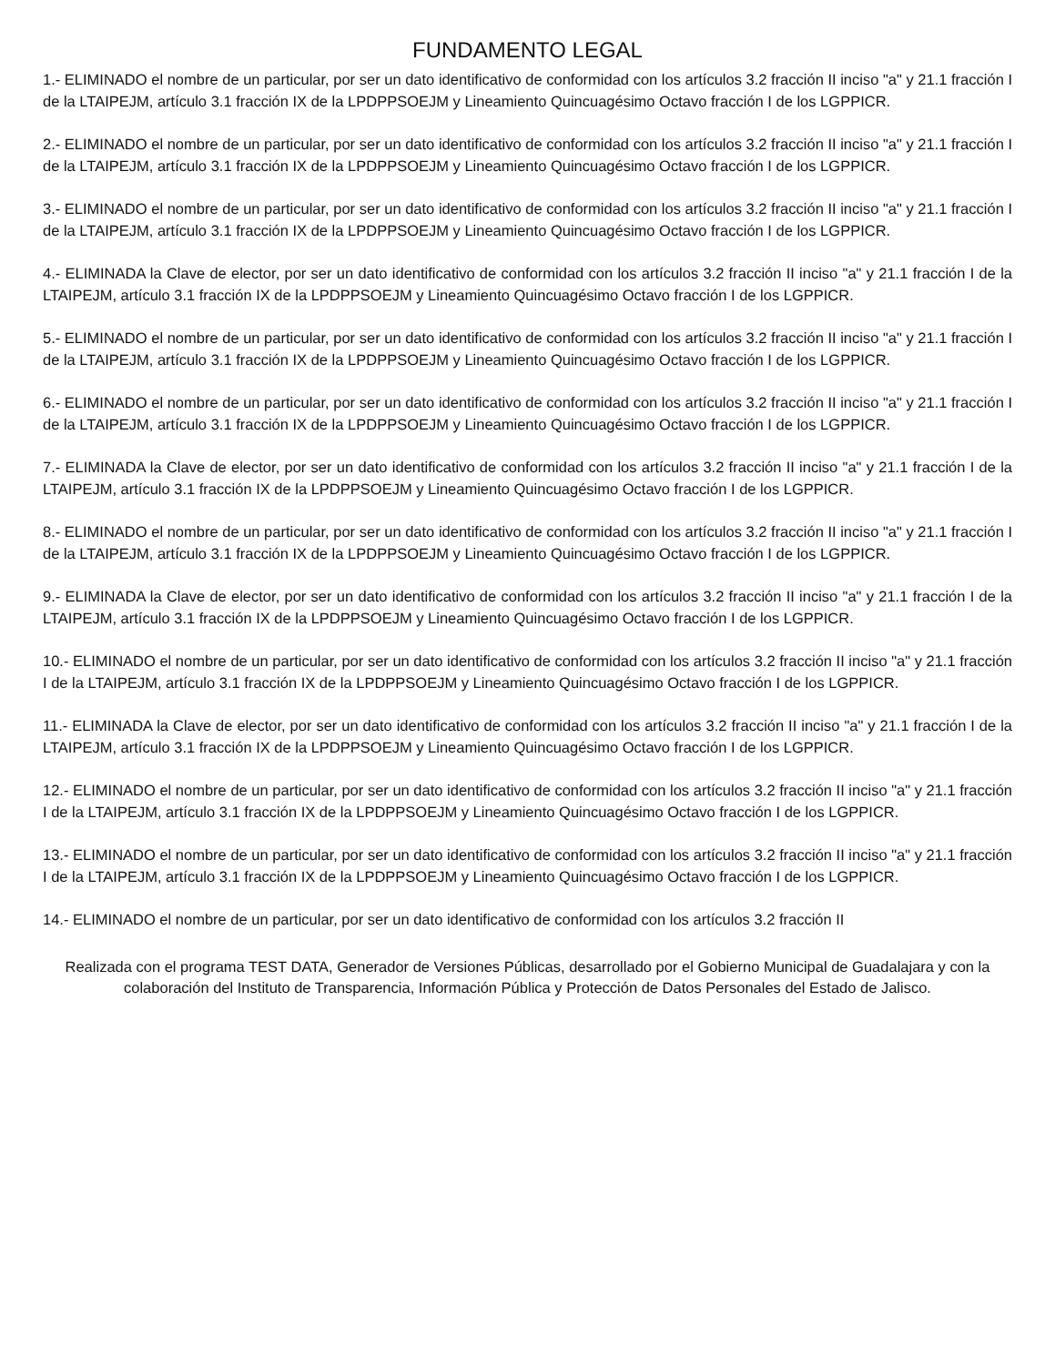FUNDAMENTO LEGAL
1.- ELIMINADO el nombre de un particular, por ser un dato identificativo de conformidad con los artículos 3.2 fracción II inciso "a" y 21.1 fracción I de la LTAIPEJM, artículo 3.1 fracción IX de la LPDPPSOEJM y Lineamiento Quincuagésimo Octavo fracción I de los LGPPICR.
2.- ELIMINADO el nombre de un particular, por ser un dato identificativo de conformidad con los artículos 3.2 fracción II inciso "a" y 21.1 fracción I de la LTAIPEJM, artículo 3.1 fracción IX de la LPDPPSOEJM y Lineamiento Quincuagésimo Octavo fracción I de los LGPPICR.
3.- ELIMINADO el nombre de un particular, por ser un dato identificativo de conformidad con los artículos 3.2 fracción II inciso "a" y 21.1 fracción I de la LTAIPEJM, artículo 3.1 fracción IX de la LPDPPSOEJM y Lineamiento Quincuagésimo Octavo fracción I de los LGPPICR.
4.- ELIMINADA la Clave de elector, por ser un dato identificativo de conformidad con los artículos 3.2 fracción II inciso "a" y 21.1 fracción I de la LTAIPEJM, artículo 3.1 fracción IX de la LPDPPSOEJM y Lineamiento Quincuagésimo Octavo fracción I de los LGPPICR.
5.- ELIMINADO el nombre de un particular, por ser un dato identificativo de conformidad con los artículos 3.2 fracción II inciso "a" y 21.1 fracción I de la LTAIPEJM, artículo 3.1 fracción IX de la LPDPPSOEJM y Lineamiento Quincuagésimo Octavo fracción I de los LGPPICR.
6.- ELIMINADO el nombre de un particular, por ser un dato identificativo de conformidad con los artículos 3.2 fracción II inciso "a" y 21.1 fracción I de la LTAIPEJM, artículo 3.1 fracción IX de la LPDPPSOEJM y Lineamiento Quincuagésimo Octavo fracción I de los LGPPICR.
7.- ELIMINADA la Clave de elector, por ser un dato identificativo de conformidad con los artículos 3.2 fracción II inciso "a" y 21.1 fracción I de la LTAIPEJM, artículo 3.1 fracción IX de la LPDPPSOEJM y Lineamiento Quincuagésimo Octavo fracción I de los LGPPICR.
8.- ELIMINADO el nombre de un particular, por ser un dato identificativo de conformidad con los artículos 3.2 fracción II inciso "a" y 21.1 fracción I de la LTAIPEJM, artículo 3.1 fracción IX de la LPDPPSOEJM y Lineamiento Quincuagésimo Octavo fracción I de los LGPPICR.
9.- ELIMINADA la Clave de elector, por ser un dato identificativo de conformidad con los artículos 3.2 fracción II inciso "a" y 21.1 fracción I de la LTAIPEJM, artículo 3.1 fracción IX de la LPDPPSOEJM y Lineamiento Quincuagésimo Octavo fracción I de los LGPPICR.
10.- ELIMINADO el nombre de un particular, por ser un dato identificativo de conformidad con los artículos 3.2 fracción II inciso "a" y 21.1 fracción I de la LTAIPEJM, artículo 3.1 fracción IX de la LPDPPSOEJM y Lineamiento Quincuagésimo Octavo fracción I de los LGPPICR.
11.- ELIMINADA la Clave de elector, por ser un dato identificativo de conformidad con los artículos 3.2 fracción II inciso "a" y 21.1 fracción I de la LTAIPEJM, artículo 3.1 fracción IX de la LPDPPSOEJM y Lineamiento Quincuagésimo Octavo fracción I de los LGPPICR.
12.- ELIMINADO el nombre de un particular, por ser un dato identificativo de conformidad con los artículos 3.2 fracción II inciso "a" y 21.1 fracción I de la LTAIPEJM, artículo 3.1 fracción IX de la LPDPPSOEJM y Lineamiento Quincuagésimo Octavo fracción I de los LGPPICR.
13.- ELIMINADO el nombre de un particular, por ser un dato identificativo de conformidad con los artículos 3.2 fracción II inciso "a" y 21.1 fracción I de la LTAIPEJM, artículo 3.1 fracción IX de la LPDPPSOEJM y Lineamiento Quincuagésimo Octavo fracción I de los LGPPICR.
14.- ELIMINADO el nombre de un particular, por ser un dato identificativo de conformidad con los artículos 3.2 fracción II
Realizada con el programa TEST DATA, Generador de Versiones Públicas, desarrollado por el Gobierno Municipal de Guadalajara y con la colaboración del Instituto de Transparencia, Información Pública y Protección de Datos Personales del Estado de Jalisco.